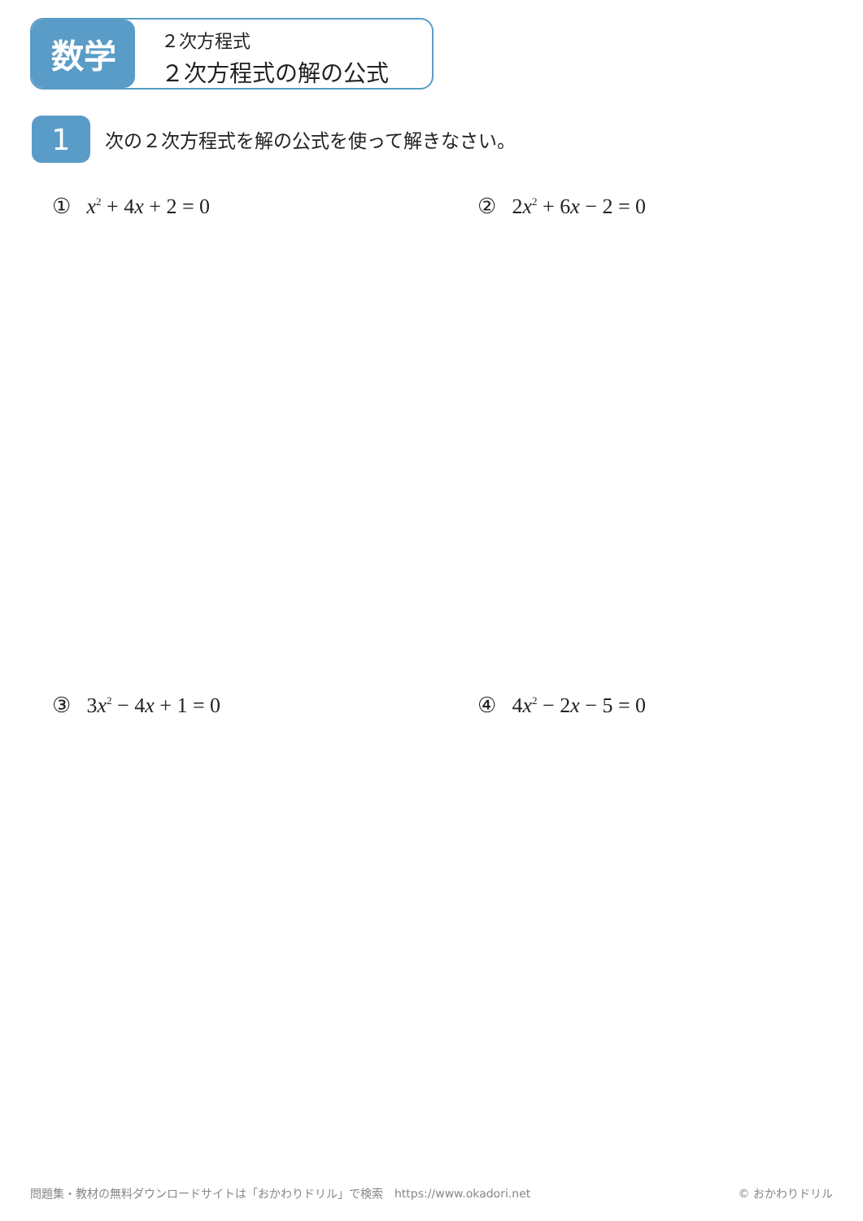数学
２次方程式
２次方程式の解の公式
1
次の２次方程式を解の公式を使って解きなさい。
① x<sup>2</sup> + 4x + 2 = 0 ② 2x<sup>2</sup> + 6x − 2 = 0
③ 3x<sup>2</sup> − 4x + 1 = 0 ④ 4x<sup>2</sup> − 2x − 5 = 0
問題集・教材の無料ダウンロードサイトは「おかわりドリル」で検索　https://www.okadori.net
© おかわりドリル